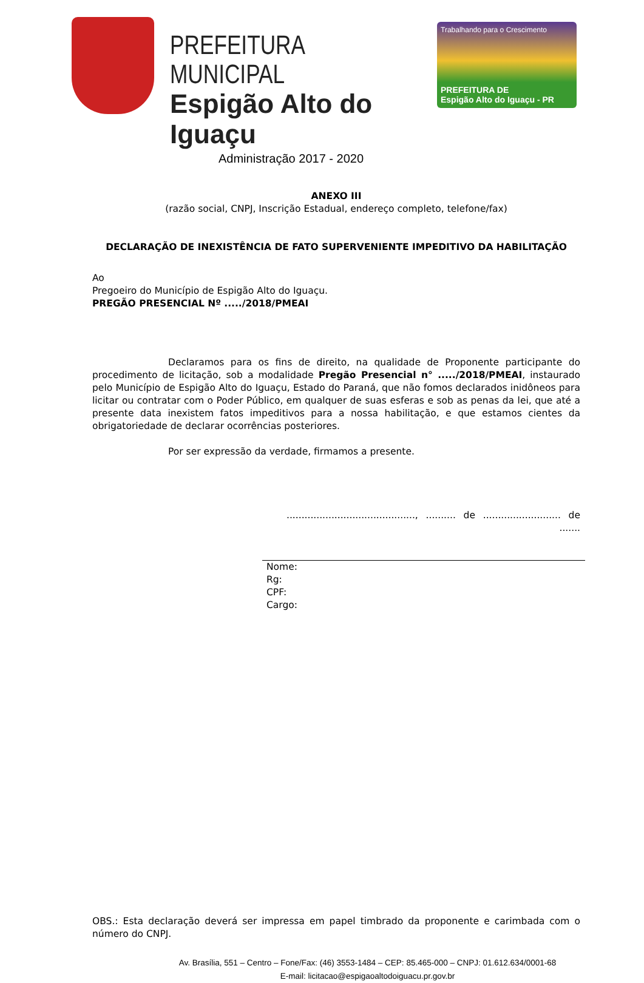PREFEITURA MUNICIPAL
Espigão Alto do Iguaçu
Administração 2017 - 2020
Trabalhando para o Crescimento
PREFEITURA DE
Espigão Alto do Iguaçu - PR
ANEXO III
(razão social, CNPJ, Inscrição Estadual, endereço completo, telefone/fax)
DECLARAÇÃO DE INEXISTÊNCIA DE FATO SUPERVENIENTE IMPEDITIVO DA HABILITAÇÃO
Ao
Pregoeiro do Município de Espigão Alto do Iguaçu.
PREGÃO PRESENCIAL Nº ...../2018/PMEAI
Declaramos para os fins de direito, na qualidade de Proponente participante do procedimento de licitação, sob a modalidade Pregão Presencial n° ...../2018/PMEAI, instaurado pelo Município de Espigão Alto do Iguaçu, Estado do Paraná, que não fomos declarados inidôneos para licitar ou contratar com o Poder Público, em qualquer de suas esferas e sob as penas da lei, que até a presente data inexistem fatos impeditivos para a nossa habilitação, e que estamos cientes da obrigatoriedade de declarar ocorrências posteriores.
Por ser expressão da verdade, firmamos a presente.
..........................................., .......... de .......................... de .......
Nome:
Rg:
CPF:
Cargo:
OBS.: Esta declaração deverá ser impressa em papel timbrado da proponente e carimbada com o número do CNPJ.
Av. Brasília, 551 – Centro – Fone/Fax: (46) 3553-1484 – CEP: 85.465-000 – CNPJ: 01.612.634/0001-68
E-mail: licitacao@espigaoaltodoiguacu.pr.gov.br